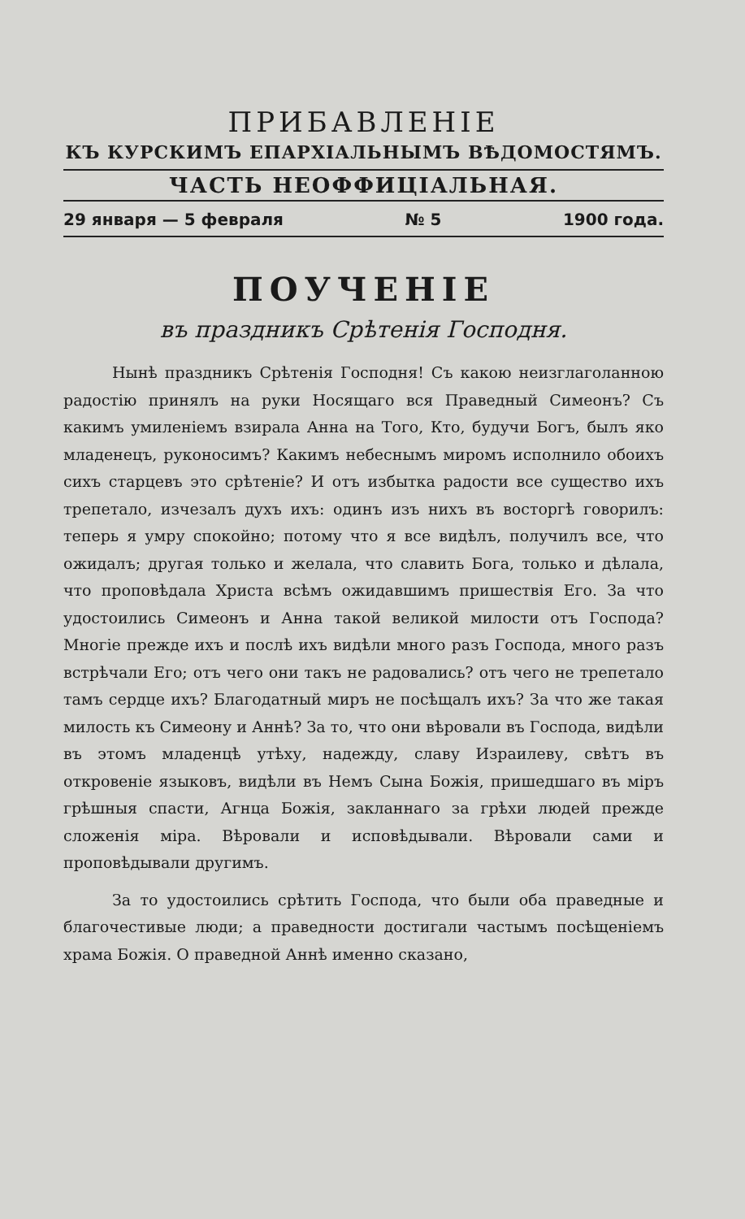ПРИБАВЛЕНІЕ
КЪ КУРСКИМЪ ЕПАРХІАЛЬНЫМЪ ВѢДОМОСТЯМЪ.
ЧАСТЬ НЕОФФИЦІАЛЬНАЯ.
29 января — 5 февраля № 5 1900 года.
ПОУЧЕНІЕ
въ праздникъ Срѣтенія Господня.
Нынѣ праздникъ Срѣтенія Господня! Съ какою неизглаголанною радостію принялъ на руки Носящаго вся Праведный Симеонъ? Съ какимъ умиленіемъ взирала Анна на Того, Кто, будучи Богъ, былъ яко младенецъ, руконосимъ? Какимъ небеснымъ миромъ исполнило обоихъ сихъ старцевъ это срѣтеніе? И отъ избытка радости все существо ихъ трепетало, изчезалъ духъ ихъ: одинъ изъ нихъ въ восторгѣ говорилъ: теперь я умру спокойно; потому что я все видѣлъ, получилъ все, что ожидалъ; другая только и желала, что славить Бога, только и дѣлала, что проповѣдала Христа всѣмъ ожидавшимъ пришествія Его. За что удостоились Симеонъ и Анна такой великой милости отъ Господа? Многіе прежде ихъ и послѣ ихъ видѣли много разъ Господа, много разъ встрѣчали Его; отъ чего они такъ не радовались? отъ чего не трепетало тамъ сердце ихъ? Благодатный миръ не посѣщалъ ихъ? За что же такая милость къ Симеону и Аннѣ? За то, что они вѣровали въ Господа, видѣли въ этомъ младенцѣ утѣху, надежду, славу Израилеву, свѣтъ въ откровеніе языковъ, видѣли въ Немъ Сына Божія, пришедшаго въ міръ грѣшныя спасти, Агнца Божія, закланнаго за грѣхи людей прежде сложенія міра. Вѣровали и исповѣдывали. Вѣровали сами и проповѣдывали другимъ.
За то удостоились срѣтить Господа, что были оба праведные и благочестивые люди; а праведности достигали частымъ посѣщеніемъ храма Божія. О праведной Аннѣ именно сказано,